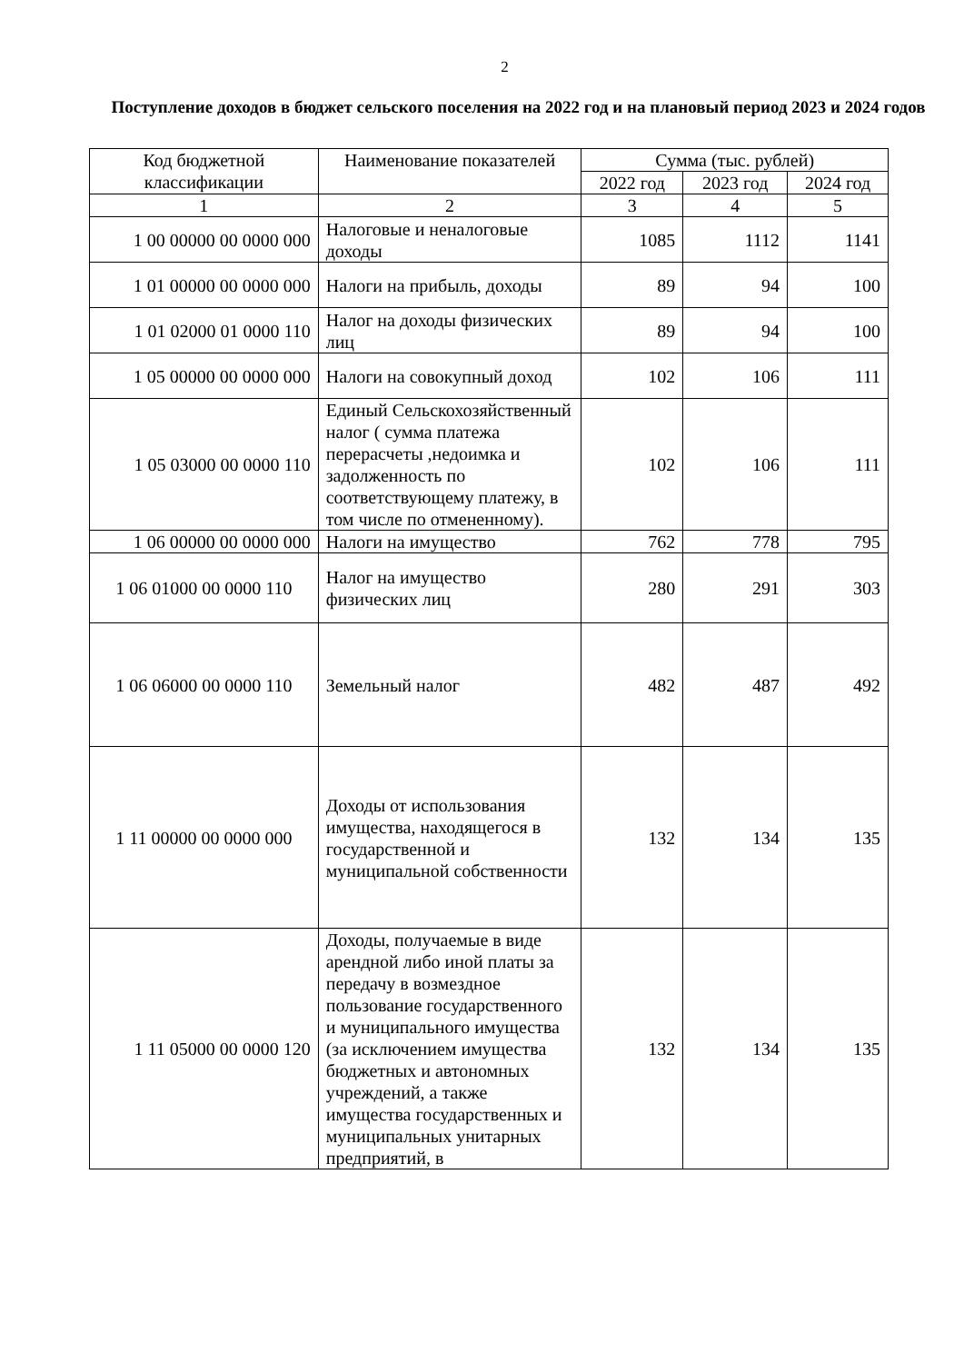2
Поступление доходов в бюджет сельского поселения на 2022 год и на плановый период 2023 и 2024 годов
| Код бюджетной классификации | Наименование показателей | Сумма (тыс. рублей) | | |
| --- | --- | --- | --- | --- |
| | | 2022 год | 2023 год | 2024 год |
| 1 | 2 | 3 | 4 | 5 |
| 1 00 00000 00 0000 000 | Налоговые и неналоговые доходы | 1085 | 1112 | 1141 |
| 1 01 00000 00 0000 000 | Налоги на прибыль, доходы | 89 | 94 | 100 |
| 1 01 02000 01 0000 110 | Налог на доходы физических лиц | 89 | 94 | 100 |
| 1 05 00000 00 0000 000 | Налоги на совокупный доход | 102 | 106 | 111 |
| 1 05 03000 00 0000 110 | Единый Сельскохозяйственный налог ( сумма платежа перерасчеты ,недоимка и задолженность по соответствующему платежу, в том числе по отмененному). | 102 | 106 | 111 |
| 1 06 00000 00 0000 000 | Налоги на имущество | 762 | 778 | 795 |
| 1 06 01000 00 0000 110 | Налог на имущество физических лиц | 280 | 291 | 303 |
| 1 06 06000 00 0000 110 | Земельный налог | 482 | 487 | 492 |
| 1 11 00000 00 0000 000 | Доходы от использования имущества, находящегося в государственной и муниципальной собственности | 132 | 134 | 135 |
| 1 11 05000 00 0000 120 | Доходы, получаемые в виде арендной либо иной платы за передачу в возмездное пользование государственного и муниципального имущества (за исключением имущества бюджетных и автономных учреждений, а также имущества государственных и муниципальных унитарных предприятий, в | 132 | 134 | 135 |